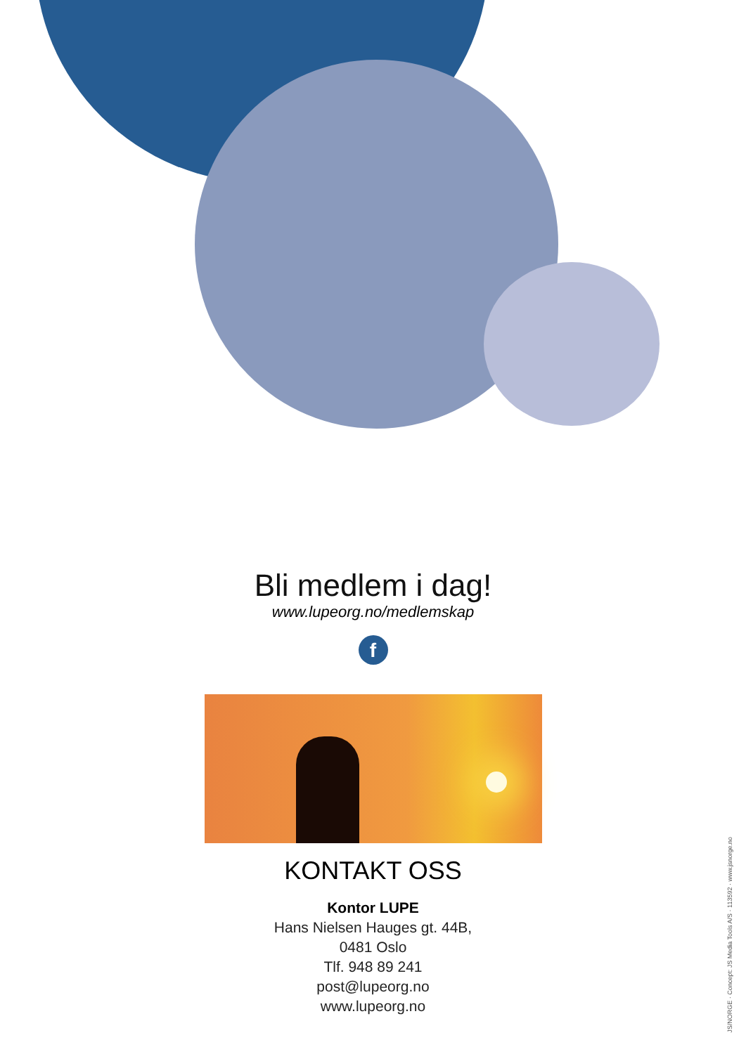Bli medlem i dag!
www.lupeorg.no/medlemskap
f
KONTAKT OSS
Kontor LUPE
Hans Nielsen Hauges gt. 44B,
0481 Oslo
Tlf. 948 89 241
post@lupeorg.no
www.lupeorg.no
JS/NORGE · Concept: JS Media Tools A/S · 113592 · www.jsnorge.no